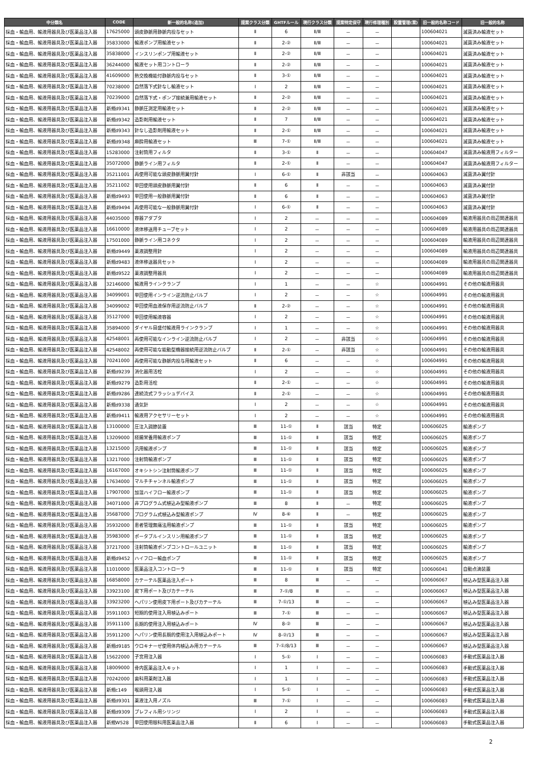| 中分類名 | CODE | 新一般的名称(追加) | 提案クラス分類 | GHTFルール | 現行クラス分類 | 提案特定保守 | 現行修理種別 | 設置管理(案) | 旧一般的名称コード | 旧一般的名称 |
| --- | --- | --- | --- | --- | --- | --- | --- | --- | --- | --- |
| 採血・輸血用、輸液用器具及び医薬品注入器 | 17625000 | 頭皮静脈用静脈内投与セット | Ⅱ | 6 | Ⅱ/Ⅲ | － | － | | 100604021 | 滅菌済み輸液セット |
| 採血・輸血用、輸液用器具及び医薬品注入器 | 35833000 | 輸液ポンプ用輸液セット | Ⅱ | 2-② | Ⅱ/Ⅲ | － | － | | 100604021 | 滅菌済み輸液セット |
| 採血・輸血用、輸液用器具及び医薬品注入器 | 35838000 | インスリンポンプ用輸液セット | Ⅱ | 2-② | Ⅱ/Ⅲ | － | － | | 100604021 | 滅菌済み輸液セット |
| 採血・輸血用、輸液用器具及び医薬品注入器 | 36244000 | 輸液セット用コントローラ | Ⅱ | 2-② | Ⅱ/Ⅲ | － | － | | 100604021 | 滅菌済み輸液セット |
| 採血・輸血用、輸液用器具及び医薬品注入器 | 41609000 | 熱交換機能付静脈内投与セット | Ⅱ | 3-① | Ⅱ/Ⅲ | － | － | | 100604021 | 滅菌済み輸液セット |
| 採血・輸血用、輸液用器具及び医薬品注入器 | 70238000 | 自然落下式針なし輸液セット | Ⅰ | 2 | Ⅱ/Ⅲ | － | － | | 100604021 | 滅菌済み輸液セット |
| 採血・輸血用、輸液用器具及び医薬品注入器 | 70239000 | 自然落下式・ポンプ接続兼用輸液セット | Ⅱ | 2-② | Ⅱ/Ⅲ | － | － | | 100604021 | 滅菌済み輸液セット |
| 採血・輸血用、輸液用器具及び医薬品注入器 | 新規d9341 | 静脈圧測定用輸液セット | Ⅱ | 2-② | Ⅱ/Ⅲ | － | － | | 100604021 | 滅菌済み輸液セット |
| 採血・輸血用、輸液用器具及び医薬品注入器 | 新規d9342 | 造影剤用輸液セット | Ⅱ | 7 | Ⅱ/Ⅲ | － | － | | 100604021 | 滅菌済み輸液セット |
| 採血・輸血用、輸液用器具及び医薬品注入器 | 新規d9343 | 針なし造影剤用輸液セット | Ⅱ | 2-① | Ⅱ/Ⅲ | － | － | | 100604021 | 滅菌済み輸液セット |
| 採血・輸血用、輸液用器具及び医薬品注入器 | 新規d9348 | 麻酔用輸液セット | Ⅲ | 7-① | Ⅱ/Ⅲ | － | － | | 100604021 | 滅菌済み輸液セット |
| 採血・輸血用、輸液用器具及び医薬品注入器 | 15283000 | 注射筒用フィルタ | Ⅱ | 3-① | Ⅱ | － | － | | 100604047 | 滅菌済み輸液用フィルター |
| 採血・輸血用、輸液用器具及び医薬品注入器 | 35072000 | 静脈ライン用フィルタ | Ⅱ | 2-① | Ⅱ | － | － | | 100604047 | 滅菌済み輸液用フィルター |
| 採血・輸血用、輸液用器具及び医薬品注入器 | 35211001 | 再使用可能な頭皮静脈用翼付針 | Ⅰ | 6-① | Ⅱ | 非該当 | － | | 100604063 | 滅菌済み翼付針 |
| 採血・輸血用、輸液用器具及び医薬品注入器 | 35211002 | 単回使用頭皮静脈用翼付針 | Ⅱ | 6 | Ⅱ | － | － | | 100604063 | 滅菌済み翼付針 |
| 採血・輸血用、輸液用器具及び医薬品注入器 | 新規d9493 | 単回使用一般静脈用翼付針 | Ⅱ | 6 | Ⅱ | － | － | | 100604063 | 滅菌済み翼付針 |
| 採血・輸血用、輸液用器具及び医薬品注入器 | 新規d9494 | 再使用可能な一般静脈用翼付針 | Ⅰ | 6-① | Ⅱ | － | － | | 100604063 | 滅菌済み翼付針 |
| 採血・輸血用、輸液用器具及び医薬品注入器 | 44035000 | 容器アダプタ | Ⅰ | 2 | － | － | － | | 100604089 | 輸液用器具の周辺関連器具 |
| 採血・輸血用、輸液用器具及び医薬品注入器 | 16610000 | 液体移送用チューブセット | Ⅰ | 2 | － | － | － | | 100604089 | 輸液用器具の周辺関連器具 |
| 採血・輸血用、輸液用器具及び医薬品注入器 | 17501000 | 静脈ライン用コネクタ | Ⅰ | 2 | － | － | － | | 100604089 | 輸液用器具の周辺関連器具 |
| 採血・輸血用、輸液用器具及び医薬品注入器 | 新規d9449 | 薬液調整用針 | Ⅰ | 2 | － | － | － | | 100604089 | 輸液用器具の周辺関連器具 |
| 採血・輸血用、輸液用器具及び医薬品注入器 | 新規d9483 | 液体移送器具セット | Ⅰ | 2 | － | － | － | | 100604089 | 輸液用器具の周辺関連器具 |
| 採血・輸血用、輸液用器具及び医薬品注入器 | 新規d9522 | 薬液調整用器具 | Ⅰ | 2 | － | － | － | | 100604089 | 輸液用器具の周辺関連器具 |
| 採血・輸血用、輸液用器具及び医薬品注入器 | 32146000 | 輸液用ラインクランプ | Ⅰ | 1 | － | － | ☆ | | 100604991 | その他の輸液用器具 |
| 採血・輸血用、輸液用器具及び医薬品注入器 | 34099001 | 単回使用インライン逆流防止バルブ | Ⅰ | 2 | － | － | ☆ | | 100604991 | その他の輸液用器具 |
| 採血・輸血用、輸液用器具及び医薬品注入器 | 34099002 | 単回使用血液保存用逆流防止バルブ | Ⅱ | 2-② | － | － | ☆ | | 100604991 | その他の輸液用器具 |
| 採血・輸血用、輸液用器具及び医薬品注入器 | 35127000 | 単回使用輸液容器 | Ⅰ | 2 | － | － | ☆ | | 100604991 | その他の輸液用器具 |
| 採血・輸血用、輸液用器具及び医薬品注入器 | 35894000 | ダイヤル目盛付輸液用ラインクランプ | Ⅰ | 1 | － | － | ☆ | | 100604991 | その他の輸液用器具 |
| 採血・輸血用、輸液用器具及び医薬品注入器 | 42548001 | 再使用可能なインライン逆流防止バルブ | Ⅰ | 2 | － | 非該当 | ☆ | | 100604991 | その他の輸液用器具 |
| 採血・輸血用、輸液用器具及び医薬品注入器 | 42548002 | 再使用可能な能動型機器接続用逆流防止バルブ | Ⅱ | 2-① | － | 非該当 | ☆ | | 100604991 | その他の輸液用器具 |
| 採血・輸血用、輸液用器具及び医薬品注入器 | 70241000 | 再使用可能な静脈内投与用輸液セット | Ⅱ | 6 | － | － | ☆ | | 100604991 | その他の輸液用器具 |
| 採血・輸血用、輸液用器具及び医薬品注入器 | 新規d9239 | 消化器用活栓 | Ⅰ | 2 | － | － | ☆ | | 100604991 | その他の輸液用器具 |
| 採血・輸血用、輸液用器具及び医薬品注入器 | 新規d9279 | 造影用活栓 | Ⅱ | 2-① | － | － | ☆ | | 100604991 | その他の輸液用器具 |
| 採血・輸血用、輸液用器具及び医薬品注入器 | 新規d9286 | 連続流式フラッシュデバイス | Ⅱ | 2-① | － | － | ☆ | | 100604991 | その他の輸液用器具 |
| 採血・輸血用、輸液用器具及び医薬品注入器 | 新規d9338 | 通気針 | Ⅰ | 2 | － | － | ☆ | | 100604991 | その他の輸液用器具 |
| 採血・輸血用、輸液用器具及び医薬品注入器 | 新規d9411 | 輸液用アクセサリーセット | Ⅰ | 2 | － | － | ☆ | | 100604991 | その他の輸液用器具 |
| 採血・輸血用、輸液用器具及び医薬品注入器 | 13100000 | 圧注入調節装置 | Ⅲ | 11-① | Ⅱ | 該当 | 特定 | | 100606025 | 輸液ポンプ |
| 採血・輸血用、輸液用器具及び医薬品注入器 | 13209000 | 経腸栄養用輸液ポンプ | Ⅲ | 11-① | Ⅱ | 該当 | 特定 | | 100606025 | 輸液ポンプ |
| 採血・輸血用、輸液用器具及び医薬品注入器 | 13215000 | 汎用輸液ポンプ | Ⅲ | 11-① | Ⅱ | 該当 | 特定 | | 100606025 | 輸液ポンプ |
| 採血・輸血用、輸液用器具及び医薬品注入器 | 13217000 | 注射筒輸液ポンプ | Ⅲ | 11-① | Ⅱ | 該当 | 特定 | | 100606025 | 輸液ポンプ |
| 採血・輸血用、輸液用器具及び医薬品注入器 | 16167000 | オキシトシン注射筒輸液ポンプ | Ⅲ | 11-① | Ⅱ | 該当 | 特定 | | 100606025 | 輸液ポンプ |
| 採血・輸血用、輸液用器具及び医薬品注入器 | 17634000 | マルチチャンネル輸液ポンプ | Ⅲ | 11-① | Ⅱ | 該当 | 特定 | | 100606025 | 輸液ポンプ |
| 採血・輸血用、輸液用器具及び医薬品注入器 | 17907000 | 加温ハイフロー輸液ポンプ | Ⅲ | 11-① | Ⅱ | 該当 | 特定 | | 100606025 | 輸液ポンプ |
| 採血・輸血用、輸液用器具及び医薬品注入器 | 34071000 | 非プログラム式植込み型輸液ポンプ | Ⅲ | 8 | Ⅱ | － | 特定 | | 100606025 | 輸液ポンプ |
| 採血・輸血用、輸液用器具及び医薬品注入器 | 35687000 | プログラム式植込み型輸液ポンプ | Ⅳ | 8-⑥ | Ⅱ | － | 特定 | | 100606025 | 輸液ポンプ |
| 採血・輸血用、輸液用器具及び医薬品注入器 | 35932000 | 患者管理無痛法用輸液ポンプ | Ⅲ | 11-① | Ⅱ | 該当 | 特定 | | 100606025 | 輸液ポンプ |
| 採血・輸血用、輸液用器具及び医薬品注入器 | 35983000 | ポータブルインスリン用輸液ポンプ | Ⅲ | 11-① | Ⅱ | 該当 | 特定 | | 100606025 | 輸液ポンプ |
| 採血・輸血用、輸液用器具及び医薬品注入器 | 37217000 | 注射筒輸液ポンプコントロールユニット | Ⅲ | 11-① | Ⅱ | 該当 | 特定 | | 100606025 | 輸液ポンプ |
| 採血・輸血用、輸液用器具及び医薬品注入器 | 新規d9452 | ハイフロー輸血ポンプ | Ⅲ | 11-① | Ⅱ | 該当 | 特定 | | 100606025 | 輸液ポンプ |
| 採血・輸血用、輸液用器具及び医薬品注入器 | 11010000 | 医薬品注入コントローラ | Ⅲ | 11-① | Ⅱ | 該当 | 特定 | | 100606041 | 自動点滴装置 |
| 採血・輸血用、輸液用器具及び医薬品注入器 | 16858000 | カテーテル医薬品注入ポート | Ⅲ | 8 | Ⅲ | － | － | | 100606067 | 植込み型医薬品注入器 |
| 採血・輸血用、輸液用器具及び医薬品注入器 | 33923100 | 皮下用ポート及びカテーテル | Ⅲ | 7-①/8 | Ⅲ | － | － | | 100606067 | 植込み型医薬品注入器 |
| 採血・輸血用、輸液用器具及び医薬品注入器 | 33923200 | ヘパリン使用皮下用ポート及びカテーテル | Ⅲ | 7-①/13 | Ⅲ | － | － | | 100606067 | 植込み型医薬品注入器 |
| 採血・輸血用、輸液用器具及び医薬品注入器 | 35911003 | 短期的使用注入用植込みポート | Ⅲ | 7-① | Ⅲ | － | － | | 100606067 | 植込み型医薬品注入器 |
| 採血・輸血用、輸液用器具及び医薬品注入器 | 35911100 | 長期的使用注入用植込みポート | Ⅳ | 8-② | Ⅲ | － | － | | 100606067 | 植込み型医薬品注入器 |
| 採血・輸血用、輸液用器具及び医薬品注入器 | 35911200 | ヘパリン使用長期的使用注入用植込みポート | Ⅳ | 8-②/13 | Ⅲ | － | － | | 100606067 | 植込み型医薬品注入器 |
| 採血・輸血用、輸液用器具及び医薬品注入器 | 新規d9185 | ウロキナーゼ使用体内植込み用カテーテル | Ⅲ | 7-①/8/13 | Ⅲ | － | － | | 100606067 | 植込み型医薬品注入器 |
| 採血・輸血用、輸液用器具及び医薬品注入器 | 15622000 | 子宮用注入器 | Ⅰ | 5-① | Ⅰ | － | － | | 100606083 | 手動式医薬品注入器 |
| 採血・輸血用、輸液用器具及び医薬品注入器 | 18009000 | 骨内医薬品注入キット | Ⅰ | 1 | Ⅰ | － | － | | 100606083 | 手動式医薬品注入器 |
| 採血・輸血用、輸液用器具及び医薬品注入器 | 70242000 | 歯科用薬剤注入器 | Ⅰ | 1 | Ⅰ | － | － | | 100606083 | 手動式医薬品注入器 |
| 採血・輸血用、輸液用器具及び医薬品注入器 | 新規c149 | 喉頭用注入器 | Ⅰ | 5-① | Ⅰ | － | － | | 100606083 | 手動式医薬品注入器 |
| 採血・輸血用、輸液用器具及び医薬品注入器 | 新規d9301 | 薬液注入用ノズル | Ⅲ | 7-① | Ⅰ | － | － | | 100606083 | 手動式医薬品注入器 |
| 採血・輸血用、輸液用器具及び医薬品注入器 | 新規d9309 | プレフィル用シリンジ | Ⅰ | 2 | Ⅰ | － | － | | 100606083 | 手動式医薬品注入器 |
| 採血・輸血用、輸液用器具及び医薬品注入器 | 新規W528 | 単回使用眼科用医薬品注入器 | Ⅱ | 6 | Ⅰ | － | － | | 100606083 | 手動式医薬品注入器 |
2